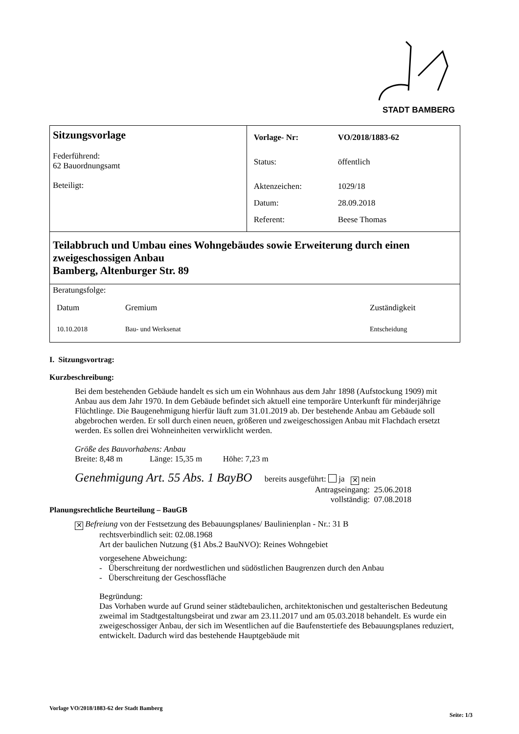STADT BAMBERG
| Sitzungsvorlage Federführend: 62 Bauordnungsamt Beteiligt: | / Vorlage- Nr: / VO/2018/1883-62 / / Status: / öffentlich / / Aktenzeichen: / 1029/18 / / Datum: / 28.09.2018 / / Referent: / Beese Thomas / |
| Teilabbruch und Umbau eines Wohngebäudes sowie Erweiterung durch einen zweigeschossigen Anbau Bamberg, Altenburger Str. 89 | |
| Beratungsfolge: / Datum / Gremium / Zuständigkeit / / 10.10.2018 / Bau- und Werksenat / Entscheidung / | |
I. Sitzungsvortrag:
Kurzbeschreibung:
Bei dem bestehenden Gebäude handelt es sich um ein Wohnhaus aus dem Jahr 1898 (Aufstockung 1909) mit Anbau aus dem Jahr 1970. In dem Gebäude befindet sich aktuell eine temporäre Unterkunft für minderjährige Flüchtlinge. Die Baugenehmigung hierfür läuft zum 31.01.2019 ab. Der bestehende Anbau am Gebäude soll abgebrochen werden. Er soll durch einen neuen, größeren und zweigeschossigen Anbau mit Flachdach ersetzt werden. Es sollen drei Wohneinheiten verwirklicht werden.
Größe des Bauvorhabens: Anbau
Breite: 8,48 m Länge: 15,35 m Höhe: 7,23 m
Genehmigung Art. 55 Abs. 1 BayBO bereits ausgeführt: ja ✕ nein
Antragseingang: 25.06.2018
vollständig: 07.08.2018
Planungsrechtliche Beurteilung – BauGB
✕ Befreiung von der Festsetzung des Bebauungsplanes/ Baulinienplan - Nr.: 31 B
rechtsverbindlich seit: 02.08.1968
Art der baulichen Nutzung (§1 Abs.2 BauNVO): Reines Wohngebiet
vorgesehene Abweichung:
- Überschreitung der nordwestlichen und südöstlichen Baugrenzen durch den Anbau
- Überschreitung der Geschossfläche
Begründung:
Das Vorhaben wurde auf Grund seiner städtebaulichen, architektonischen und gestalterischen Bedeutung zweimal im Stadtgestaltungsbeirat und zwar am 23.11.2017 und am 05.03.2018 behandelt. Es wurde ein zweigeschossiger Anbau, der sich im Wesentlichen auf die Baufenstertiefe des Bebauungsplanes reduziert, entwickelt. Dadurch wird das bestehende Hauptgebäude mit
Vorlage VO/2018/1883-62 der Stadt Bamberg Seite: 1/3